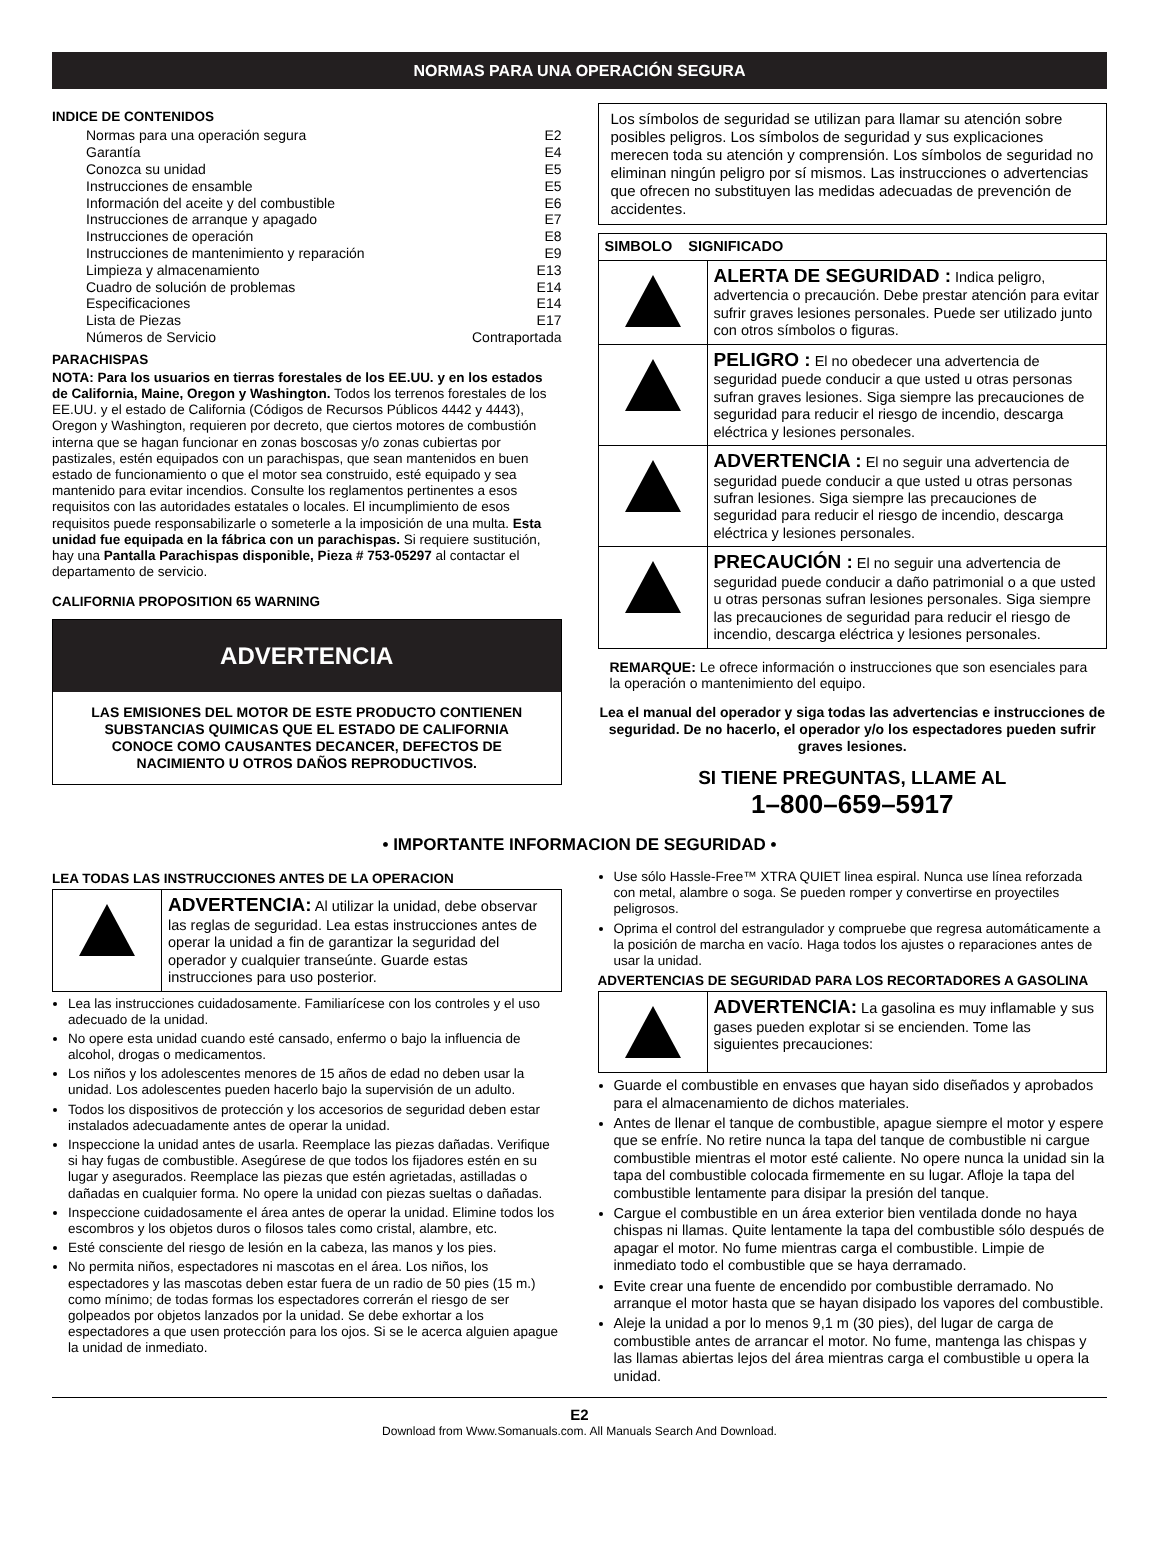NORMAS PARA UNA OPERACIÓN SEGURA
INDICE DE CONTENIDOS
Normas para una operación segura E2
Garantía E4
Conozca su unidad E5
Instrucciones de ensamble E5
Información del aceite y del combustible E6
Instrucciones de arranque y apagado E7
Instrucciones de operación E8
Instrucciones de mantenimiento y reparación E9
Limpieza y almacenamiento E13
Cuadro de solución de problemas E14
Especificaciones E14
Lista de Piezas E17
Números de Servicio Contraportada
PARACHISPAS
NOTA: Para los usuarios en tierras forestales de los EE.UU. y en los estados de California, Maine, Oregon y Washington. Todos los terrenos forestales de los EE.UU. y el estado de California (Códigos de Recursos Públicos 4442 y 4443), Oregon y Washington, requieren por decreto, que ciertos motores de combustión interna que se hagan funcionar en zonas boscosas y/o zonas cubiertas por pastizales, estén equipados con un parachispas, que sean mantenidos en buen estado de funcionamiento o que el motor sea construido, esté equipado y sea mantenido para evitar incendios. Consulte los reglamentos pertinentes a esos requisitos con las autoridades estatales o locales. El incumplimiento de esos requisitos puede responsabilizarle o someterle a la imposición de una multa. Esta unidad fue equipada en la fábrica con un parachispas. Si requiere sustitución, hay una Pantalla Parachispas disponible, Pieza # 753-05297 al contactar el departamento de servicio.
CALIFORNIA PROPOSITION 65 WARNING
ADVERTENCIA
LAS EMISIONES DEL MOTOR DE ESTE PRODUCTO CONTIENEN SUBSTANCIAS QUIMICAS QUE EL ESTADO DE CALIFORNIA CONOCE COMO CAUSANTES DECANCER, DEFECTOS DE NACIMIENTO U OTROS DAÑOS REPRODUCTIVOS.
Los símbolos de seguridad se utilizan para llamar su atención sobre posibles peligros. Los símbolos de seguridad y sus explicaciones merecen toda su atención y comprensión. Los símbolos de seguridad no eliminan ningún peligro por sí mismos. Las instrucciones o advertencias que ofrecen no substituyen las medidas adecuadas de prevención de accidentes.
| SIMBOLO SIGNIFICADO | |
| | ALERTA DE SEGURIDAD : Indica peligro, advertencia o precaución. Debe prestar atención para evitar sufrir graves lesiones personales. Puede ser utilizado junto con otros símbolos o figuras. |
| | PELIGRO : El no obedecer una advertencia de seguridad puede conducir a que usted u otras personas sufran graves lesiones. Siga siempre las precauciones de seguridad para reducir el riesgo de incendio, descarga eléctrica y lesiones personales. |
| | ADVERTENCIA : El no seguir una advertencia de seguridad puede conducir a que usted u otras personas sufran lesiones. Siga siempre las precauciones de seguridad para reducir el riesgo de incendio, descarga eléctrica y lesiones personales. |
| | PRECAUCIÓN : El no seguir una advertencia de seguridad puede conducir a daño patrimonial o a que usted u otras personas sufran lesiones personales. Siga siempre las precauciones de seguridad para reducir el riesgo de incendio, descarga eléctrica y lesiones personales. |
REMARQUE: Le ofrece información o instrucciones que son esenciales para la operación o mantenimiento del equipo.
Lea el manual del operador y siga todas las advertencias e instrucciones de seguridad. De no hacerlo, el operador y/o los espectadores pueden sufrir graves lesiones.
SI TIENE PREGUNTAS, LLAME AL
1–800–659–5917
• IMPORTANTE INFORMACION DE SEGURIDAD •
LEA TODAS LAS INSTRUCCIONES ANTES DE LA OPERACION
| | ADVERTENCIA: Al utilizar la unidad, debe observar las reglas de seguridad. Lea estas instrucciones antes de operar la unidad a fin de garantizar la seguridad del operador y cualquier transeúnte. Guarde estas instrucciones para uso posterior. |
Lea las instrucciones cuidadosamente. Familiarícese con los controles y el uso adecuado de la unidad.
No opere esta unidad cuando esté cansado, enfermo o bajo la influencia de alcohol, drogas o medicamentos.
Los niños y los adolescentes menores de 15 años de edad no deben usar la unidad. Los adolescentes pueden hacerlo bajo la supervisión de un adulto.
Todos los dispositivos de protección y los accesorios de seguridad deben estar instalados adecuadamente antes de operar la unidad.
Inspeccione la unidad antes de usarla. Reemplace las piezas dañadas. Verifique si hay fugas de combustible. Asegúrese de que todos los fijadores estén en su lugar y asegurados. Reemplace las piezas que estén agrietadas, astilladas o dañadas en cualquier forma. No opere la unidad con piezas sueltas o dañadas.
Inspeccione cuidadosamente el área antes de operar la unidad. Elimine todos los escombros y los objetos duros o filosos tales como cristal, alambre, etc.
Esté consciente del riesgo de lesión en la cabeza, las manos y los pies.
No permita niños, espectadores ni mascotas en el área. Los niños, los espectadores y las mascotas deben estar fuera de un radio de 50 pies (15 m.) como mínimo; de todas formas los espectadores correrán el riesgo de ser golpeados por objetos lanzados por la unidad. Se debe exhortar a los espectadores a que usen protección para los ojos. Si se le acerca alguien apague la unidad de inmediato.
Use sólo Hassle-Free™ XTRA QUIET linea espiral. Nunca use línea reforzada con metal, alambre o soga. Se pueden romper y convertirse en proyectiles peligrosos.
Oprima el control del estrangulador y compruebe que regresa automáticamente a la posición de marcha en vacío. Haga todos los ajustes o reparaciones antes de usar la unidad.
ADVERTENCIAS DE SEGURIDAD PARA LOS RECORTADORES A GASOLINA
| | ADVERTENCIA: La gasolina es muy inflamable y sus gases pueden explotar si se encienden. Tome las siguientes precauciones: |
Guarde el combustible en envases que hayan sido diseñados y aprobados para el almacenamiento de dichos materiales.
Antes de llenar el tanque de combustible, apague siempre el motor y espere que se enfríe. No retire nunca la tapa del tanque de combustible ni cargue combustible mientras el motor esté caliente. No opere nunca la unidad sin la tapa del combustible colocada firmemente en su lugar. Afloje la tapa del combustible lentamente para disipar la presión del tanque.
Cargue el combustible en un área exterior bien ventilada donde no haya chispas ni llamas. Quite lentamente la tapa del combustible sólo después de apagar el motor. No fume mientras carga el combustible. Limpie de inmediato todo el combustible que se haya derramado.
Evite crear una fuente de encendido por combustible derramado. No arranque el motor hasta que se hayan disipado los vapores del combustible.
Aleje la unidad a por lo menos 9,1 m (30 pies), del lugar de carga de combustible antes de arrancar el motor. No fume, mantenga las chispas y las llamas abiertas lejos del área mientras carga el combustible u opera la unidad.
E2
Download from Www.Somanuals.com. All Manuals Search And Download.